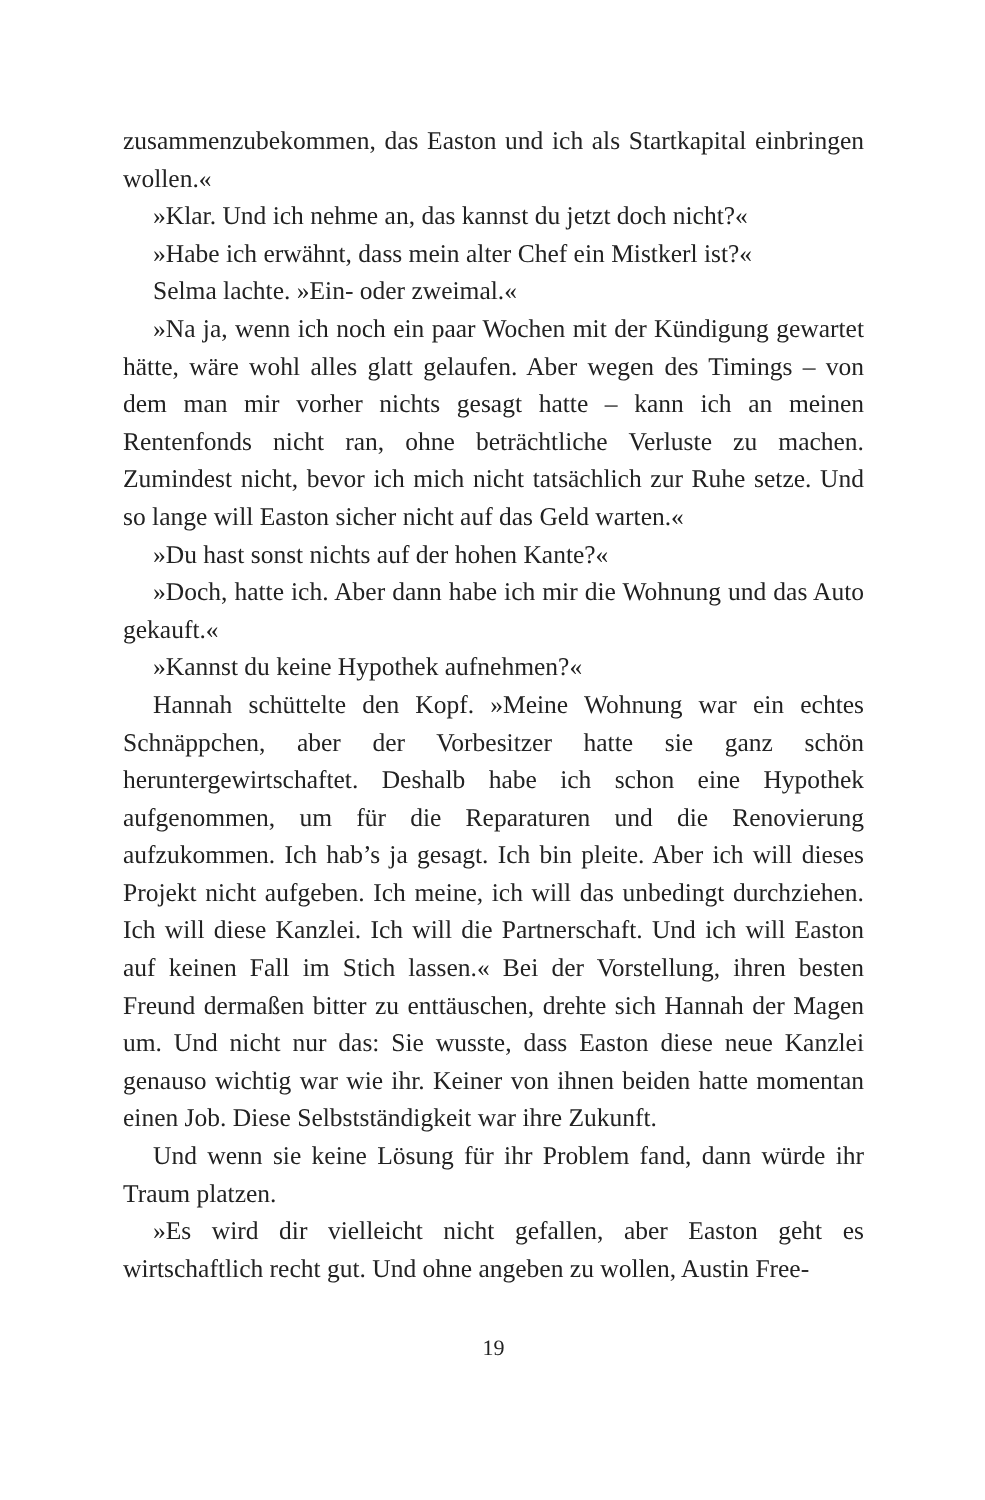zusammenzubekommen, das Easton und ich als Startkapital einbringen wollen.«
»Klar. Und ich nehme an, das kannst du jetzt doch nicht?«
»Habe ich erwähnt, dass mein alter Chef ein Mistkerl ist?«
Selma lachte. »Ein- oder zweimal.«
»Na ja, wenn ich noch ein paar Wochen mit der Kündigung gewartet hätte, wäre wohl alles glatt gelaufen. Aber wegen des Timings – von dem man mir vorher nichts gesagt hatte – kann ich an meinen Rentenfonds nicht ran, ohne beträchtliche Verluste zu machen. Zumindest nicht, bevor ich mich nicht tatsächlich zur Ruhe setze. Und so lange will Easton sicher nicht auf das Geld warten.«
»Du hast sonst nichts auf der hohen Kante?«
»Doch, hatte ich. Aber dann habe ich mir die Wohnung und das Auto gekauft.«
»Kannst du keine Hypothek aufnehmen?«
Hannah schüttelte den Kopf. »Meine Wohnung war ein echtes Schnäppchen, aber der Vorbesitzer hatte sie ganz schön heruntergewirtschaftet. Deshalb habe ich schon eine Hypothek aufgenommen, um für die Reparaturen und die Renovierung aufzukommen. Ich hab’s ja gesagt. Ich bin pleite. Aber ich will dieses Projekt nicht aufgeben. Ich meine, ich will das unbedingt durchziehen. Ich will diese Kanzlei. Ich will die Partnerschaft. Und ich will Easton auf keinen Fall im Stich lassen.« Bei der Vorstellung, ihren besten Freund dermaßen bitter zu enttäuschen, drehte sich Hannah der Magen um. Und nicht nur das: Sie wusste, dass Easton diese neue Kanzlei genauso wichtig war wie ihr. Keiner von ihnen beiden hatte momentan einen Job. Diese Selbstständigkeit war ihre Zukunft.
Und wenn sie keine Lösung für ihr Problem fand, dann würde ihr Traum platzen.
»Es wird dir vielleicht nicht gefallen, aber Easton geht es wirtschaftlich recht gut. Und ohne angeben zu wollen, Austin Free-
19